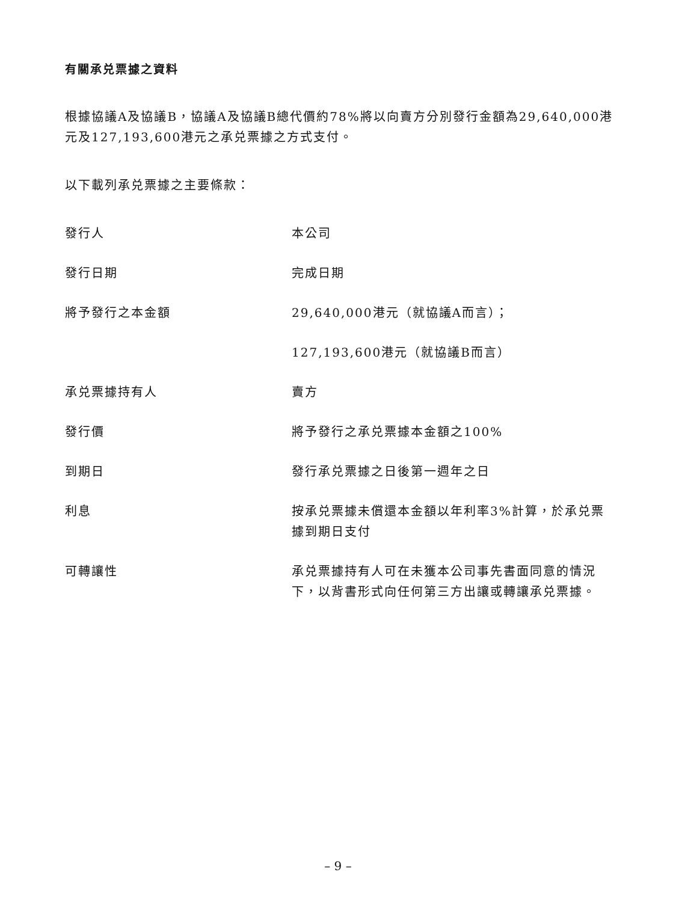有關承兑票據之資料
根據協議A及協議B，協議A及協議B總代價約78%將以向賣方分別發行金額為29,640,000港元及127,193,600港元之承兑票據之方式支付。
以下載列承兑票據之主要條款：
| 發行人 | 本公司 |
| 發行日期 | 完成日期 |
| 將予發行之本金額 | 29,640,000港元（就協議A而言）； |
| | 127,193,600港元（就協議B而言） |
| 承兑票據持有人 | 賣方 |
| 發行價 | 將予發行之承兑票據本金額之100% |
| 到期日 | 發行承兑票據之日後第一週年之日 |
| 利息 | 按承兑票據未償還本金額以年利率3%計算，於承兑票據到期日支付 |
| 可轉讓性 | 承兑票據持有人可在未獲本公司事先書面同意的情況下，以背書形式向任何第三方出讓或轉讓承兑票據。 |
– 9 –